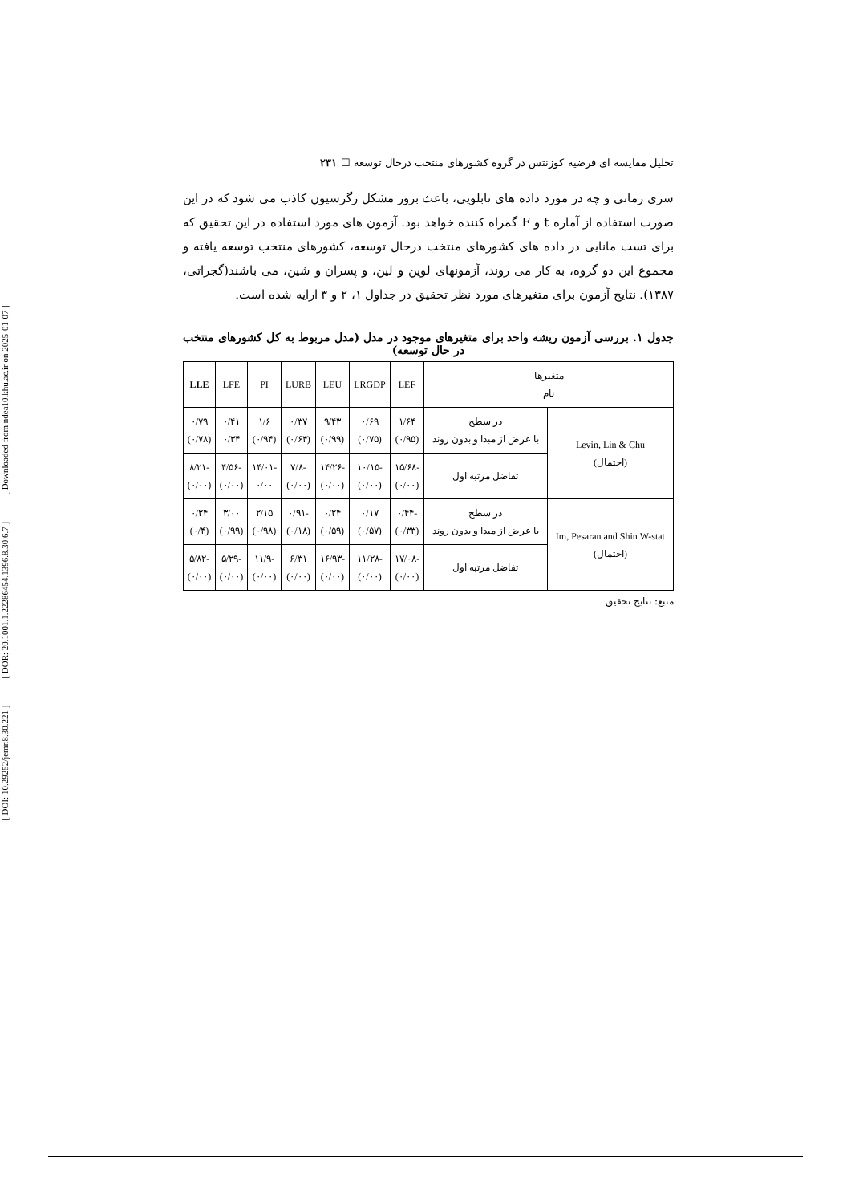[ DOI: 10.29252/jemr.8.30.221 ] [ DOR: 20.1001.1.22286454.1396.8.30.6.7 ] [ Downloaded from ndea10.khu.ac.ir on 2025-01-07 ]
تحلیل مقایسه ای فرضیه کوزنتس در گروه کشورهای منتخب درحال توسعه ☐ ۲۳۱
سری زمانی و چه در مورد داده های تابلویی، باعث بروز مشکل رگرسیون کاذب می شود که در این صورت استفاده از آماره t و F گمراه کننده خواهد بود. آزمون های مورد استفاده در این تحقیق که برای تست مانایی در داده های کشورهای منتخب درحال توسعه، کشورهای منتخب توسعه یافته و مجموع این دو گروه، به کار می روند، آزمونهای لوین و لین، و پسران و شین، می باشند(گجراتی، ۱۳۸۷). نتایج آزمون برای متغیرهای مورد نظر تحقیق در جداول ۱، ۲ و ۳ ارایه شده است.
جدول ۱. بررسی آزمون ریشه واحد برای متغیرهای موجود در مدل (مدل مربوط به کل کشورهای منتخب در حال توسعه)
| متغیرها نام | | LEF | LRGDP | LEU | LURB | PI | LFE | LLE |
| --- | --- | --- | --- | --- | --- | --- | --- | --- |
| Levin, Lin & Chu (احتمال) | در سطح با عرض از مبدا و بدون روند | ۱/۶۴ (۰/۹۵) | ۰/۶۹ (۰/۷۵) | ۹/۴۳ (۰/۹۹) | ۰/۳۷ (۰/۶۴) | ۱/۶ (۰/۹۴) | ۰/۴۱ ۰/۳۴ | ۰/۷۹ (۰/۷۸) |
| | تفاضل مرتبه اول | -۱۵/۶۸ (۰/۰۰) | -۱۰/۱۵ (۰/۰۰) | -۱۴/۲۶ (۰/۰۰) | -۷/۸ (۰/۰۰) | -۱۴/۰۱ ۰/۰۰ | -۴/۵۶ (۰/۰۰) | -۸/۲۱ (۰/۰۰) |
| Im, Pesaran and Shin W-stat (احتمال) | در سطح با عرض از مبدا و بدون روند | -۰/۴۴ (۰/۳۳) | ۰/۱۷ (۰/۵۷) | ۰/۲۴ (۰/۵۹) | -۰/۹۱ (۰/۱۸) | ۲/۱۵ (۰/۹۸) | ۳/۰۰ (۰/۹۹) | ۰/۲۴ (۰/۴) |
| | تفاضل مرتبه اول | -۱۷/۰۸ (۰/۰۰) | -۱۱/۲۸ (۰/۰۰) | -۱۶/۹۳ (۰/۰۰) | ۶/۳۱ (۰/۰۰) | -۱۱/۹ (۰/۰۰) | -۵/۲۹ (۰/۰۰) | -۵/۸۲ (۰/۰۰) |
منبع: نتایج تحقیق